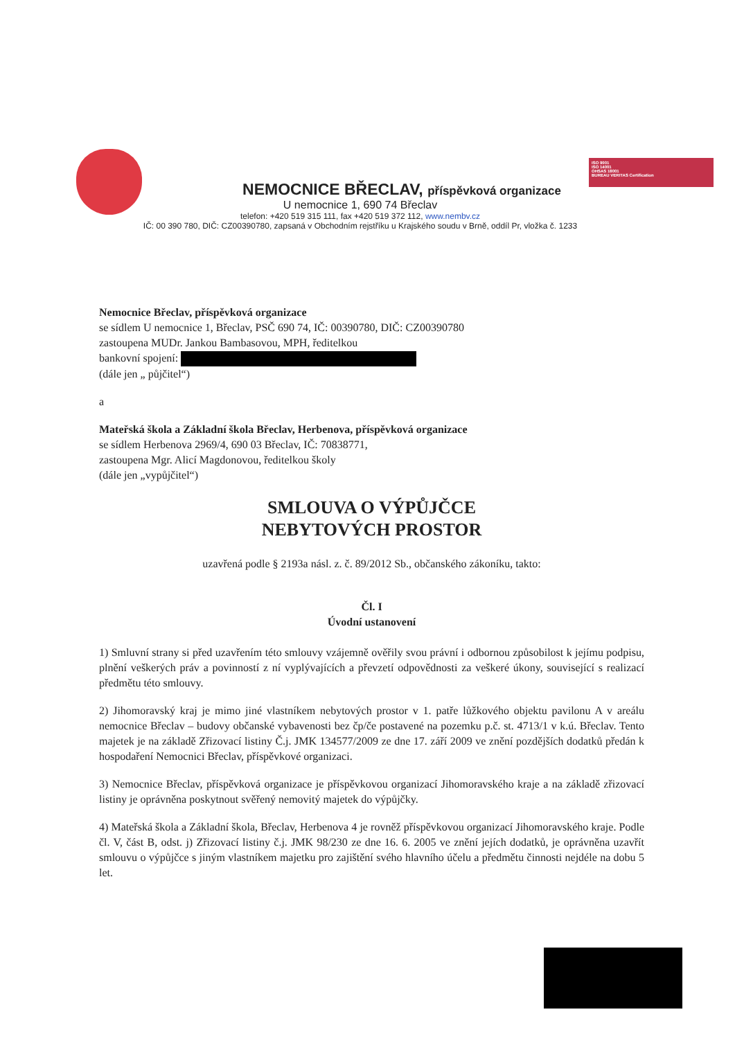ISO 9001
ISO 14001
OHSAS 18001
BUREAU VERITAS Certification
NEMOCNICE BŘECLAV, příspěvková organizace
U nemocnice 1, 690 74 Břeclav
telefon: +420 519 315 111, fax +420 519 372 112, www.nembv.cz
IČ: 00 390 780, DIČ: CZ00390780, zapsaná v Obchodním rejstříku u Krajského soudu v Brně, oddíl Pr, vložka č. 1233
Nemocnice Břeclav, příspěvková organizace
se sídlem U nemocnice 1, Břeclav, PSČ 690 74, IČ: 00390780, DIČ: CZ00390780
zastoupena MUDr. Jankou Bambasovou, MPH, ředitelkou
bankovní spojení:
(dále jen „ půjčitel“)
a
Mateřská škola a Základní škola Břeclav, Herbenova, příspěvková organizace
se sídlem Herbenova 2969/4, 690 03 Břeclav, IČ: 70838771,
zastoupena Mgr. Alicí Magdonovou, ředitelkou školy
(dále jen „vypůjčitel“)
SMLOUVA O VÝPŮJČCE
NEBYTOVÝCH PROSTOR
uzavřená podle § 2193a násl. z. č. 89/2012 Sb., občanského zákoníku, takto:
Čl. I
Úvodní ustanovení
1) Smluvní strany si před uzavřením této smlouvy vzájemně ověřily svou právní i odbornou způsobilost k jejímu podpisu, plnění veškerých práv a povinností z ní vyplývajících a převzetí odpovědnosti za veškeré úkony, související s realizací předmětu této smlouvy.
2) Jihomoravský kraj je mimo jiné vlastníkem nebytových prostor v 1. patře lůžkového objektu pavilonu A v areálu nemocnice Břeclav – budovy občanské vybavenosti bez čp/če postavené na pozemku p.č. st. 4713/1 v k.ú. Břeclav. Tento majetek je na základě Zřizovací listiny Č.j. JMK 134577/2009 ze dne 17. září 2009 ve znění pozdějších dodatků předán k hospodaření Nemocnici Břeclav, příspěvkové organizaci.
3) Nemocnice Břeclav, příspěvková organizace je příspěvkovou organizací Jihomoravského kraje a na základě zřizovací listiny je oprávněna poskytnout svěřený nemovitý majetek do výpůjčky.
4) Mateřská škola a Základní škola, Břeclav, Herbenova 4 je rovněž příspěvkovou organizací Jihomoravského kraje. Podle čl. V, část B, odst. j) Zřizovací listiny č.j. JMK 98/230 ze dne 16. 6. 2005 ve znění jejích dodatků, je oprávněna uzavřít smlouvu o výpůjčce s jiným vlastníkem majetku pro zajištění svého hlavního účelu a předmětu činnosti nejdéle na dobu 5 let.